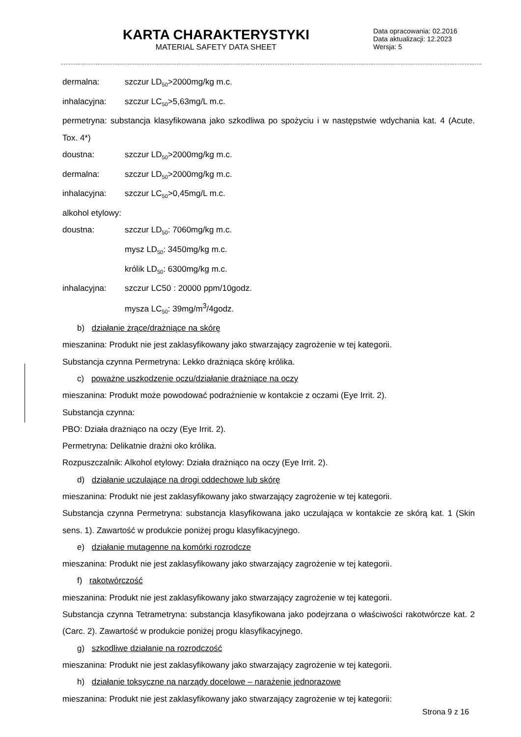KARTA CHARAKTERYSTYKI
MATERIAL SAFETY DATA SHEET
Data opracowania: 02.2016
Data aktualizacji: 12.2023
Wersja: 5
dermalna: szczur LD<sub>50</sub>>2000mg/kg m.c.
inhalacyjna: szczur LC<sub>50</sub>>5,63mg/L m.c.
permetryna: substancja klasyfikowana jako szkodliwa po spożyciu i w następstwie wdychania kat. 4 (Acute. Tox. 4*)
doustna: szczur LD<sub>50</sub>>2000mg/kg m.c.
dermalna: szczur LD<sub>50</sub>>2000mg/kg m.c.
inhalacyjna: szczur LC<sub>50</sub>>0,45mg/L m.c.
alkohol etylowy:
doustna: szczur LD<sub>50</sub>: 7060mg/kg m.c.
mysz LD<sub>50</sub>: 3450mg/kg m.c.
królik LD<sub>50</sub>: 6300mg/kg m.c.
inhalacyjna: szczur LC50 : 20000 ppm/10godz.
mysza LC<sub>50</sub>: 39mg/m<sup>3</sup>/4godz.
b) działanie żrące/drażniące na skórę
mieszanina: Produkt nie jest zaklasyfikowany jako stwarzający zagrożenie w tej kategorii.
Substancja czynna Permetryna: Lekko drażniąca skórę królika.
c) poważne uszkodzenie oczu/działanie drażniące na oczy
mieszanina: Produkt może powodować podrażnienie w kontakcie z oczami (Eye Irrit. 2).
Substancja czynna:
PBO: Działa drażniąco na oczy (Eye Irrit. 2).
Permetryna: Delikatnie drażni oko królika.
Rozpuszczalnik: Alkohol etylowy: Działa drażniąco na oczy (Eye Irrit. 2).
d) działanie uczulające na drogi oddechowe lub skórę
mieszanina: Produkt nie jest zaklasyfikowany jako stwarzający zagrożenie w tej kategorii.
Substancja czynna Permetryna: substancja klasyfikowana jako uczulająca w kontakcie ze skórą kat. 1 (Skin sens. 1). Zawartość w produkcie poniżej progu klasyfikacyjnego.
e) działanie mutagenne na komórki rozrodcze
mieszanina: Produkt nie jest zaklasyfikowany jako stwarzający zagrożenie w tej kategorii.
f) rakotwórczość
mieszanina: Produkt nie jest zaklasyfikowany jako stwarzający zagrożenie w tej kategorii.
Substancja czynna Tetrametryna: substancja klasyfikowana jako podejrzana o właściwości rakotwórcze kat. 2 (Carc. 2). Zawartość w produkcie poniżej progu klasyfikacyjnego.
g) szkodliwe działanie na rozrodczość
mieszanina: Produkt nie jest zaklasyfikowany jako stwarzający zagrożenie w tej kategorii.
h) działanie toksyczne na narządy docelowe – narażenie jednorazowe
mieszanina: Produkt nie jest zaklasyfikowany jako stwarzający zagrożenie w tej kategorii:
Strona 9 z 16